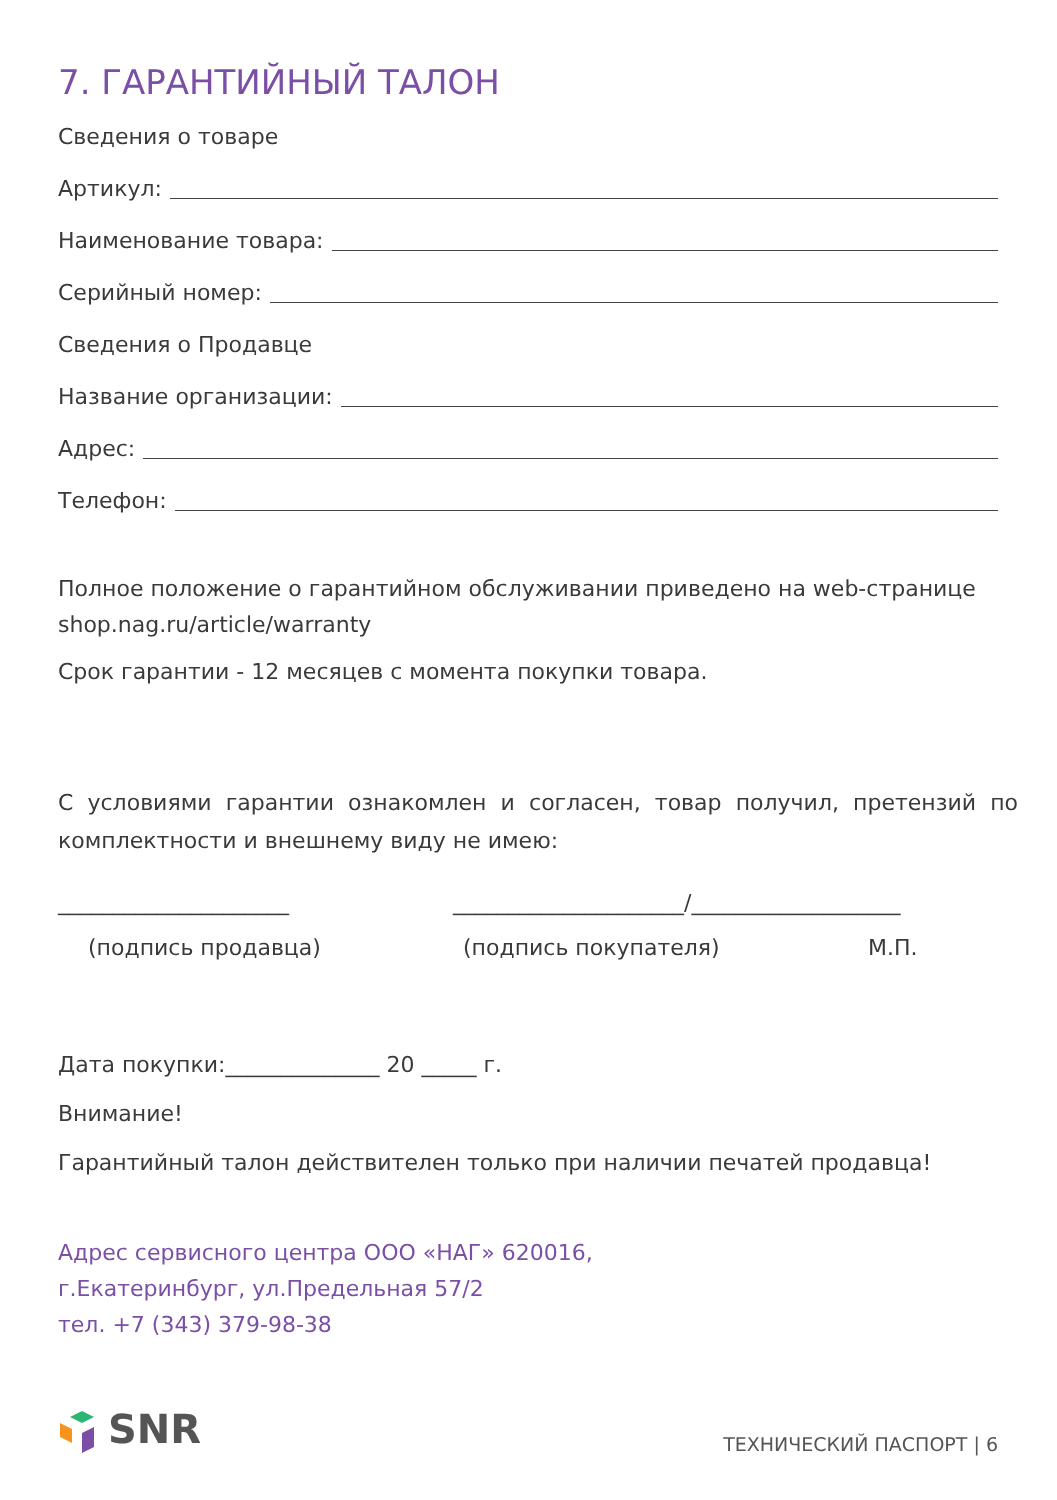7. ГАРАНТИЙНЫЙ ТАЛОН
Сведения о товаре
Артикул:
Наименование товара:
Серийный номер:
Сведения о Продавце
Название организации:
Адрес:
Телефон:
Полное положение о гарантийном обслуживании приведено на web-странице shop.nag.ru/article/warranty
Срок гарантии - 12 месяцев с момента покупки товара.
С условиями гарантии ознакомлен и согласен, товар получил, претензий по комплектности и внешнему виду не имею:
_____________________ _____________________/___________________
(подпись продавца) (подпись покупателя) М.П.
Дата покупки:______________ 20 _____ г.
Внимание!
Гарантийный талон действителен только при наличии печатей продавца!
Адрес сервисного центра ООО «НАГ» 620016,
г.Екатеринбург, ул.Предельная 57/2
тел. +7 (343) 379-98-38
SNR
ТЕХНИЧЕСКИЙ ПАСПОРТ | 6